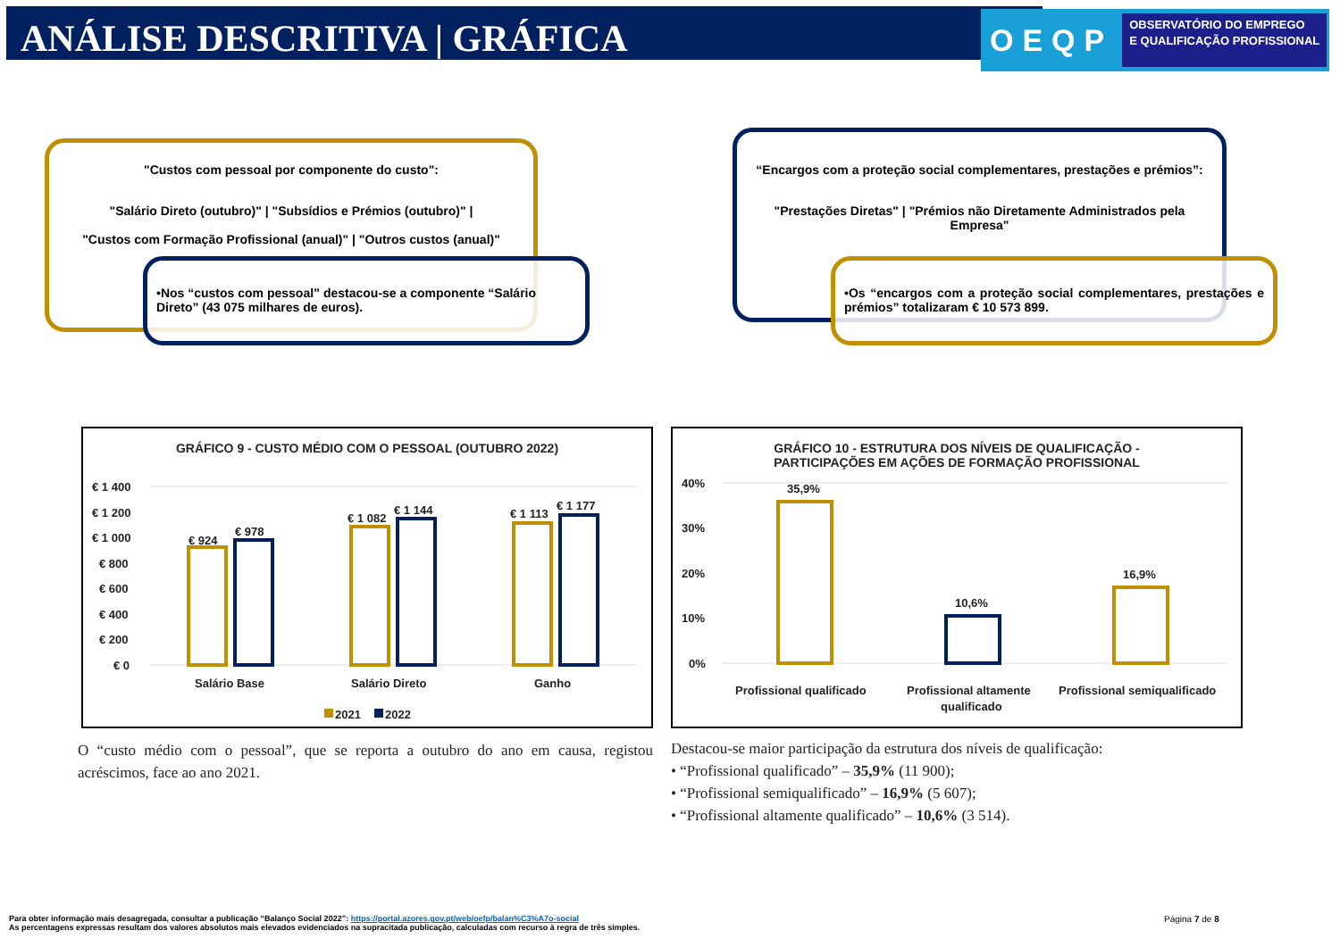ANÁLISE DESCRITIVA | GRÁFICA
OEQP OBSERVATÓRIO DO EMPREGO
E QUALIFICAÇÃO PROFISSIONAL
"Custos com pessoal por componente do custo":
"Salário Direto (outubro)" | "Subsídios e Prémios (outubro)" |
"Custos com Formação Profissional (anual)" | "Outros custos (anual)"
•Nos “custos com pessoal” destacou-se a componente “Salário Direto” (43 075 milhares de euros).
“Encargos com a proteção social complementares, prestações e prémios”:
"Prestações Diretas" | "Prémios não Diretamente Administrados pela Empresa"
•Os “encargos com a proteção social complementares, prestações e prémios” totalizaram € 10 573 899.
GRÁFICO 9 - CUSTO MÉDIO COM O PESSOAL (OUTUBRO 2022)
€ 1 400
€ 1 200
€ 1 000
€ 800
€ 600
€ 400
€ 200
€ 0
€ 924
€ 978
€ 1 082
€ 1 144
€ 1 113
€ 1 177
Salário Base
Salário Direto
Ganho
2021
2022
GRÁFICO 10 - ESTRUTURA DOS NÍVEIS DE QUALIFICAÇÃO -
PARTICIPAÇÕES EM AÇÕES DE FORMAÇÃO PROFISSIONAL
40%
30%
20%
10%
0%
35,9%
10,6%
16,9%
Profissional qualificado
Profissional altamente
qualificado
Profissional semiqualificado
O “custo médio com o pessoal”, que se reporta a outubro do ano em causa, registou acréscimos, face ao ano 2021.
Destacou-se maior participação da estrutura dos níveis de qualificação:
• “Profissional qualificado” – 35,9% (11 900);
• “Profissional semiqualificado” – 16,9% (5 607);
• “Profissional altamente qualificado” – 10,6% (3 514).
Para obter informação mais desagregada, consultar a publicação “Balanço Social 2022”: https://portal.azores.gov.pt/web/oefp/balan%C3%A7o-social
As percentagens expressas resultam dos valores absolutos mais elevados evidenciados na supracitada publicação, calculadas com recurso à regra de três simples.
Página 7 de 8